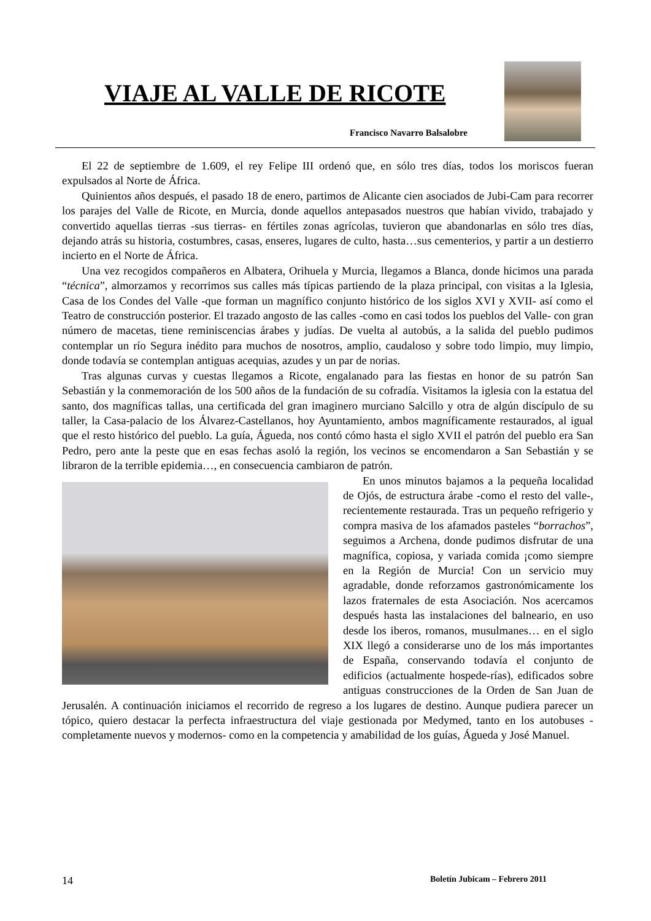VIAJE AL VALLE DE RICOTE
Francisco Navarro Balsalobre
El 22 de septiembre de 1.609, el rey Felipe III ordenó que, en sólo tres días, todos los moriscos fueran expulsados al Norte de África.
Quinientos años después, el pasado 18 de enero, partimos de Alicante cien asociados de Jubi-Cam para recorrer los parajes del Valle de Ricote, en Murcia, donde aquellos antepasados nuestros que habían vivido, trabajado y convertido aquellas tierras -sus tierras- en fértiles zonas agrícolas, tuvieron que abandonarlas en sólo tres días, dejando atrás su historia, costumbres, casas, enseres, lugares de culto, hasta…sus cementerios, y partir a un destierro incierto en el Norte de África.
Una vez recogidos compañeros en Albatera, Orihuela y Murcia, llegamos a Blanca, donde hicimos una parada “técnica”, almorzamos y recorrimos sus calles más típicas partiendo de la plaza principal, con visitas a la Iglesia, Casa de los Condes del Valle -que forman un magnífico conjunto histórico de los siglos XVI y XVII- así como el Teatro de construcción posterior. El trazado angosto de las calles -como en casi todos los pueblos del Valle- con gran número de macetas, tiene reminiscencias árabes y judías. De vuelta al autobús, a la salida del pueblo pudimos contemplar un río Segura inédito para muchos de nosotros, amplio, caudaloso y sobre todo limpio, muy limpio, donde todavía se contemplan antiguas acequias, azudes y un par de norias.
Tras algunas curvas y cuestas llegamos a Ricote, engalanado para las fiestas en honor de su patrón San Sebastián y la conmemoración de los 500 años de la fundación de su cofradía. Visitamos la iglesia con la estatua del santo, dos magníficas tallas, una certificada del gran imaginero murciano Salcillo y otra de algún discípulo de su taller, la Casa-palacio de los Álvarez-Castellanos, hoy Ayuntamiento, ambos magníficamente restaurados, al igual que el resto histórico del pueblo. La guía, Águeda, nos contó cómo hasta el siglo XVII el patrón del pueblo era San Pedro, pero ante la peste que en esas fechas asoló la región, los vecinos se encomendaron a San Sebastián y se libraron de la terrible epidemia…, en consecuencia cambiaron de patrón.
En unos minutos bajamos a la pequeña localidad de Ojós, de estructura árabe -como el resto del valle-, recientemente restaurada. Tras un pequeño refrigerio y compra masiva de los afamados pasteles “borrachos”, seguimos a Archena, donde pudimos disfrutar de una magnífica, copiosa, y variada comida ¡como siempre en la Región de Murcia! Con un servicio muy agradable, donde reforzamos gastronómicamente los lazos fraternales de esta Asociación. Nos acercamos después hasta las instalaciones del balneario, en uso desde los iberos, romanos, musulmanes… en el siglo XIX llegó a considerarse uno de los más importantes de España, conservando todavía el conjunto de edificios (actualmente hospede-rías), edificados sobre antiguas construcciones de la Orden de San Juan de Jerusalén. A continuación iniciamos el recorrido de regreso a los lugares de destino. Aunque pudiera parecer un tópico, quiero destacar la perfecta infraestructura del viaje gestionada por Medymed, tanto en los autobuses -completamente nuevos y modernos- como en la competencia y amabilidad de los guías, Águeda y José Manuel.
14 Boletín Jubicam – Febrero 2011